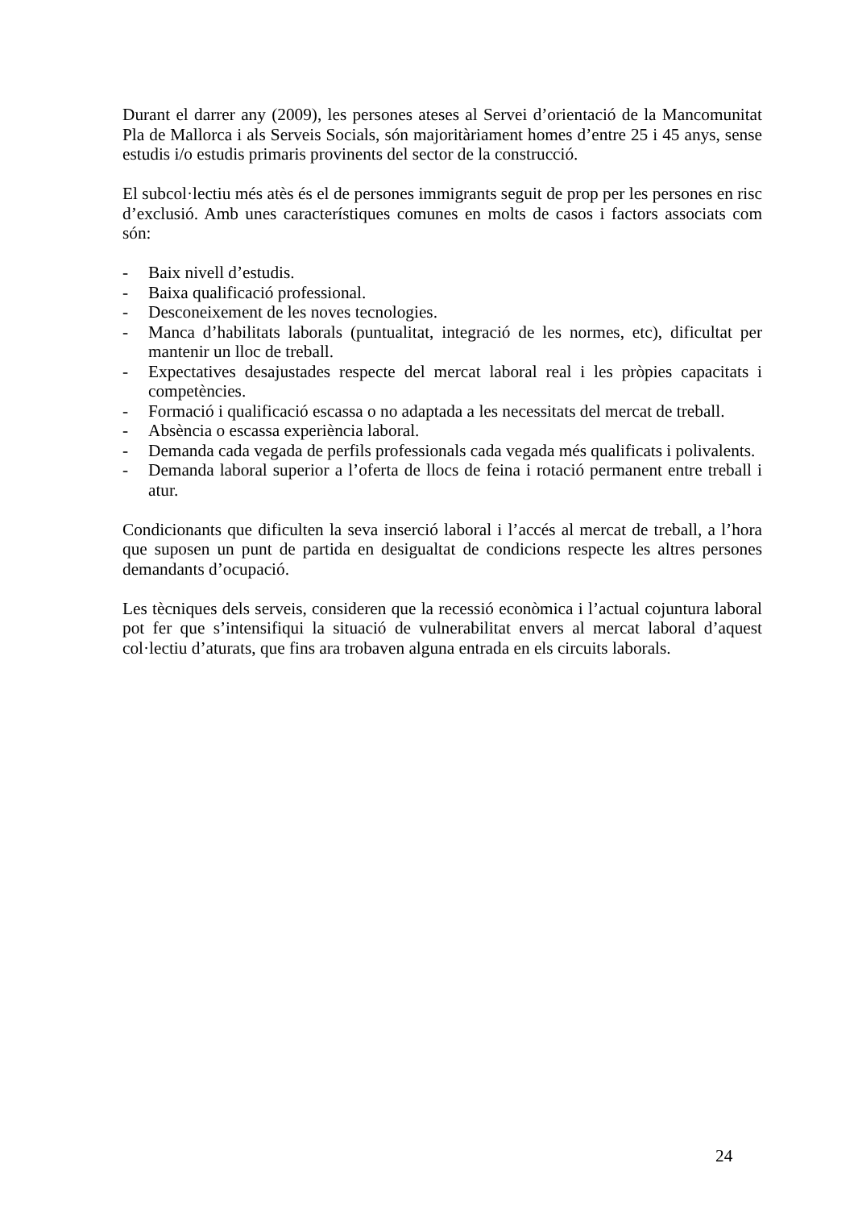Durant el darrer any (2009), les persones ateses al Servei d’orientació de la Mancomunitat Pla de Mallorca i als Serveis Socials, són majoritàriament homes d’entre 25 i 45 anys, sense estudis i/o estudis primaris provinents del sector de la construcció.
El subcol·lectiu més atès és el de persones immigrants seguit de prop per les persones en risc d’exclusió. Amb unes característiques comunes en molts de casos i factors associats com són:
- Baix nivell d’estudis.
- Baixa qualificació professional.
- Desconeixement de les noves tecnologies.
- Manca d’habilitats laborals (puntualitat, integració de les normes, etc), dificultat per mantenir un lloc de treball.
- Expectatives desajustades respecte del mercat laboral real i les pròpies capacitats i competències.
- Formació i qualificació escassa o no adaptada a les necessitats del mercat de treball.
- Absència o escassa experiència laboral.
- Demanda cada vegada de perfils professionals cada vegada més qualificats i polivalents.
- Demanda laboral superior a l’oferta de llocs de feina i rotació permanent entre treball i atur.
Condicionants que dificulten la seva inserció laboral i l’accés al mercat de treball, a l’hora que suposen un punt de partida en desigualtat de condicions respecte les altres persones demandants d’ocupació.
Les tècniques dels serveis, consideren que la recessió econòmica i l’actual cojuntura laboral pot fer que s’intensifiqui la situació de vulnerabilitat envers al mercat laboral d’aquest col·lectiu d’aturats, que fins ara trobaven alguna entrada en els circuits laborals.
24